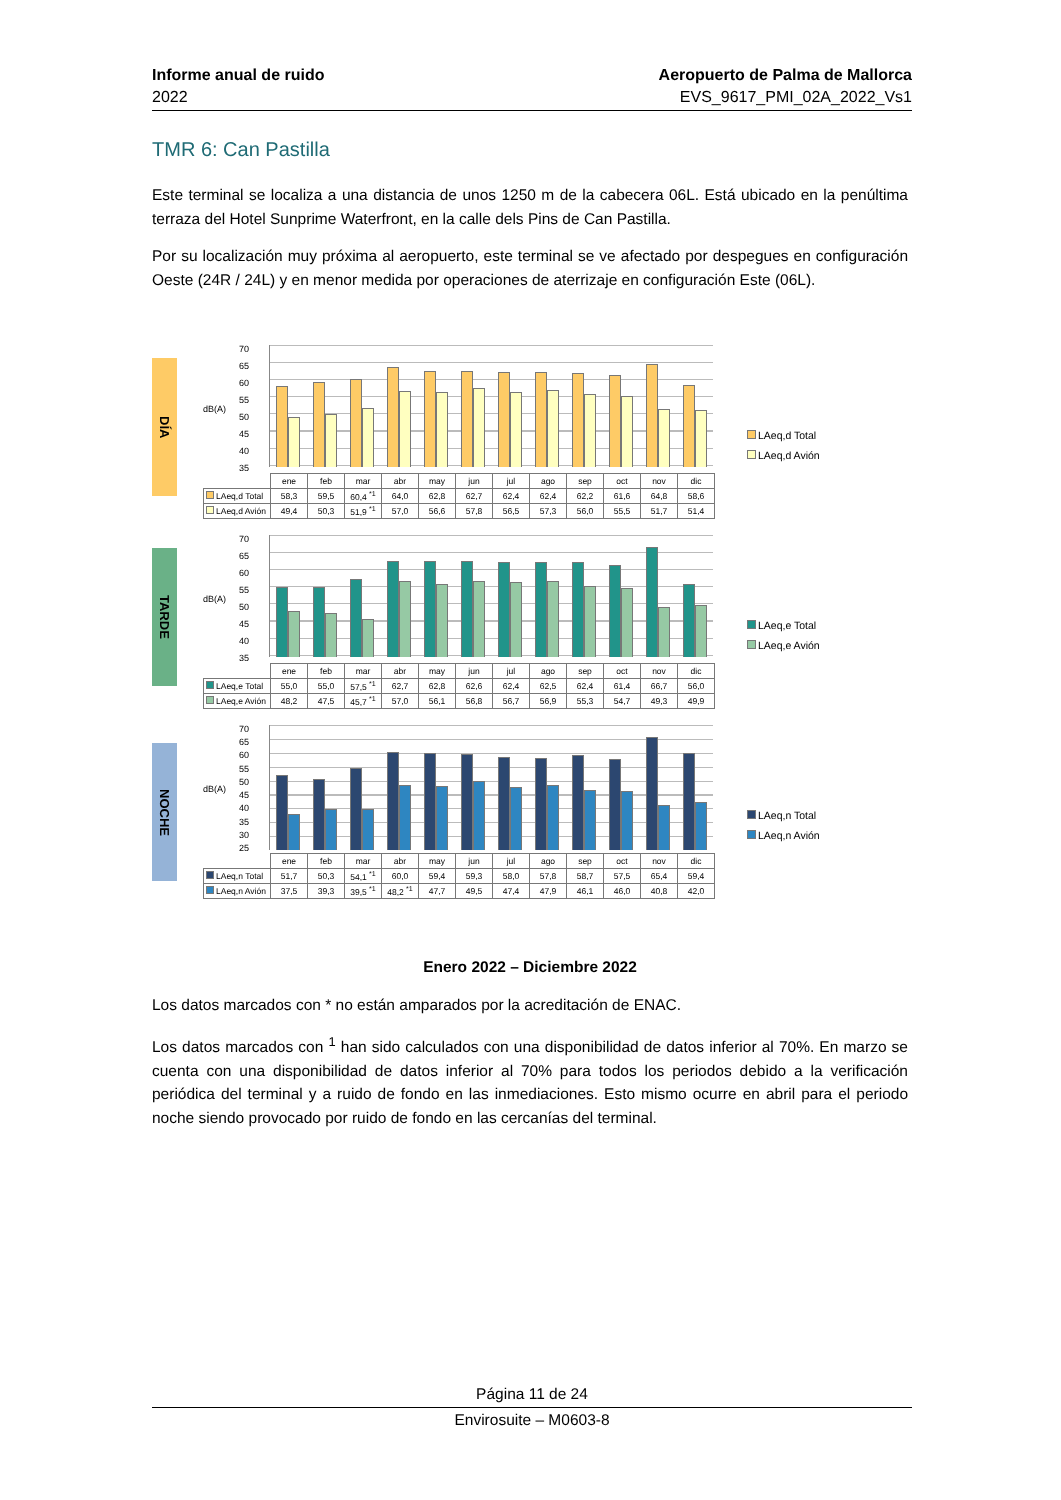Informe anual de ruido
2022
Aeropuerto de Palma de Mallorca
EVS_9617_PMI_02A_2022_Vs1
TMR 6: Can Pastilla
Este terminal se localiza a una distancia de unos 1250 m de la cabecera 06L. Está ubicado en la penúltima terraza del Hotel Sunprime Waterfront, en la calle dels Pins de Can Pastilla.
Por su localización muy próxima al aeropuerto, este terminal se ve afectado por despegues en configuración Oeste (24R / 24L) y en menor medida por operaciones de aterrizaje en configuración Este (06L).
DÍA
dB(A)
70
65
60
55
50
45
40
35
| | ene | feb | mar | abr | may | jun | jul | ago | sep | oct | nov | dic |
| --- | --- | --- | --- | --- | --- | --- | --- | --- | --- | --- | --- | --- |
| LAeq,d Total | 58,3 | 59,5 | 60,4 <sup>*1</sup> | 64,0 | 62,8 | 62,7 | 62,4 | 62,4 | 62,2 | 61,6 | 64,8 | 58,6 |
| LAeq,d Avión | 49,4 | 50,3 | 51,9 <sup>*1</sup> | 57,0 | 56,6 | 57,8 | 56,5 | 57,3 | 56,0 | 55,5 | 51,7 | 51,4 |
LAeq,d Total
LAeq,d Avión
TARDE
dB(A)
70
65
60
55
50
45
40
35
| | ene | feb | mar | abr | may | jun | jul | ago | sep | oct | nov | dic |
| --- | --- | --- | --- | --- | --- | --- | --- | --- | --- | --- | --- | --- |
| LAeq,e Total | 55,0 | 55,0 | 57,5 <sup>*1</sup> | 62,7 | 62,8 | 62,6 | 62,4 | 62,5 | 62,4 | 61,4 | 66,7 | 56,0 |
| LAeq,e Avión | 48,2 | 47,5 | 45,7 <sup>*1</sup> | 57,0 | 56,1 | 56,8 | 56,7 | 56,9 | 55,3 | 54,7 | 49,3 | 49,9 |
LAeq,e Total
LAeq,e Avión
NOCHE
dB(A)
70
65
60
55
50
45
40
35
30
25
| | ene | feb | mar | abr | may | jun | jul | ago | sep | oct | nov | dic |
| --- | --- | --- | --- | --- | --- | --- | --- | --- | --- | --- | --- | --- |
| LAeq,n Total | 51,7 | 50,3 | 54,1 <sup>*1</sup> | 60,0 | 59,4 | 59,3 | 58,0 | 57,8 | 58,7 | 57,5 | 65,4 | 59,4 |
| LAeq,n Avión | 37,5 | 39,3 | 39,5 <sup>*1</sup> | 48,2 <sup>*1</sup> | 47,7 | 49,5 | 47,4 | 47,9 | 46,1 | 46,0 | 40,8 | 42,0 |
LAeq,n Total
LAeq,n Avión
Enero 2022 – Diciembre 2022
Los datos marcados con * no están amparados por la acreditación de ENAC.
Los datos marcados con <sup>1</sup> han sido calculados con una disponibilidad de datos inferior al 70%. En marzo se cuenta con una disponibilidad de datos inferior al 70% para todos los periodos debido a la verificación periódica del terminal y a ruido de fondo en las inmediaciones. Esto mismo ocurre en abril para el periodo noche siendo provocado por ruido de fondo en las cercanías del terminal.
Página 11 de 24
Envirosuite – M0603-8